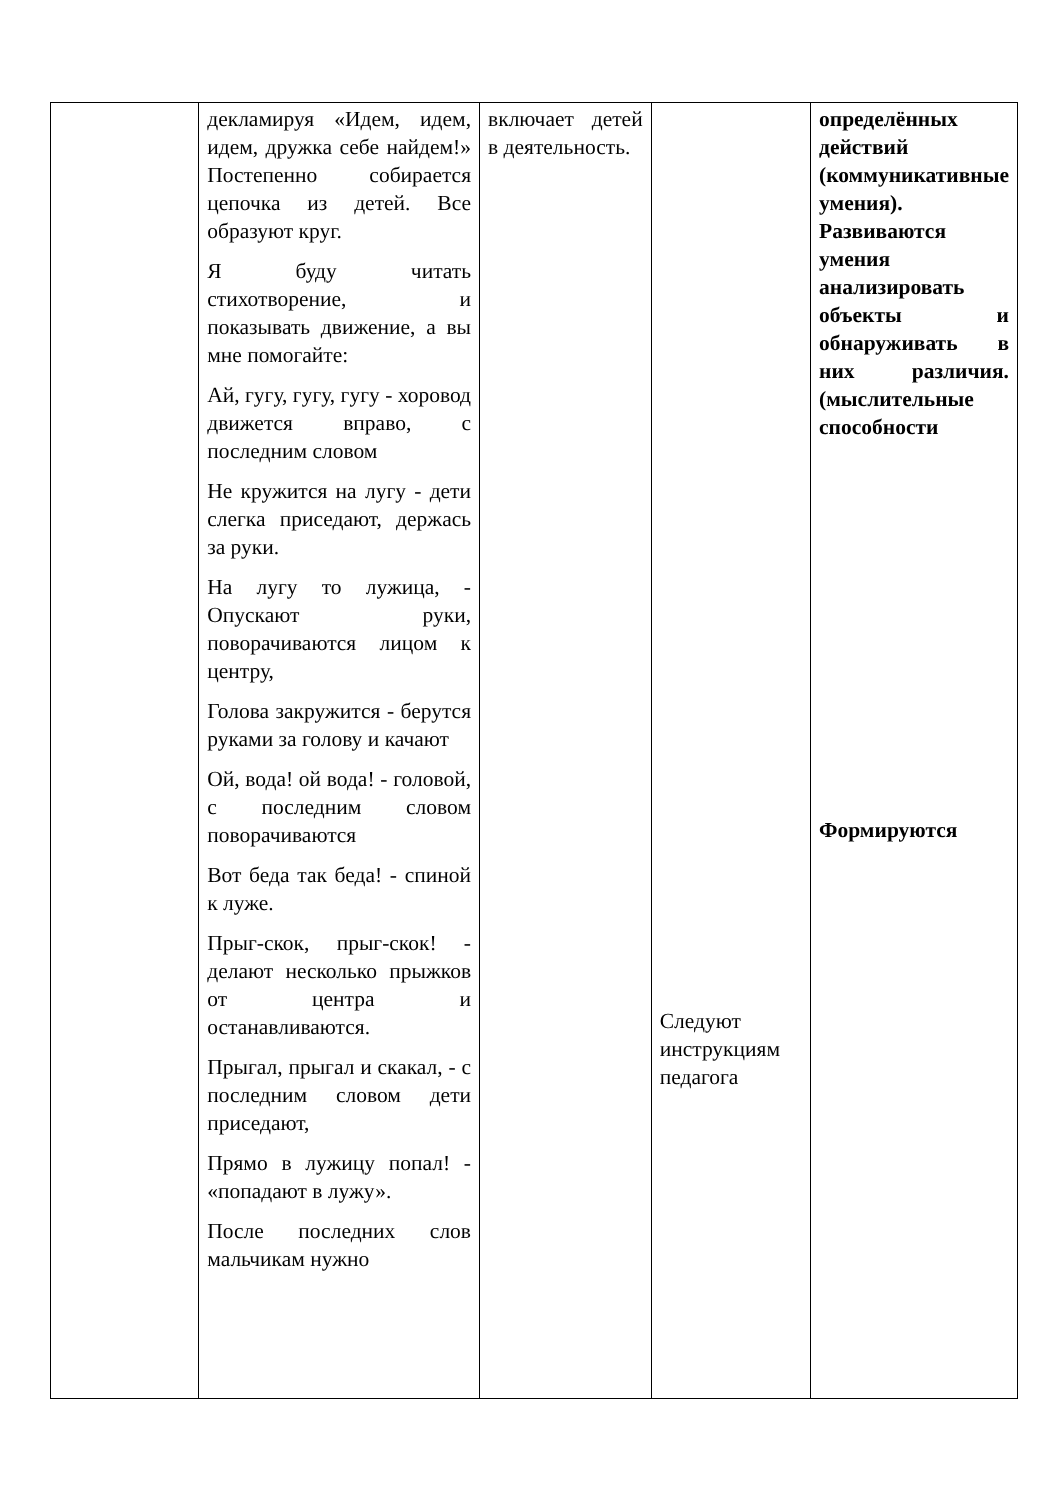| | декламируя «Идем, идем, идем, дружка себе найдем!» Постепенно собирается цепочка из детей. Все образуют круг. Я буду читать стихотворение, и показывать движение, а вы мне помогайте: Ай, гугу, гугу, гугу - хоровод движется вправо, с последним словом Не кружится на лугу - дети слегка приседают, держась за руки. На лугу то лужица, - Опускают руки, поворачиваются лицом к центру, Голова закружится - берутся руками за голову и качают Ой, вода! ой вода! - головой, с последним словом поворачиваются Вот беда так беда! - спиной к луже. Прыг-скок, прыг-скок! - делают несколько прыжков от центра и останавливаются. Прыгал, прыгал и скакал, - с последним словом дети приседают, Прямо в лужицу попал! - «попадают в лужу». После последних слов мальчикам нужно | включает детей в деятельность. | Следуют инструкциям педагога | определённых действий (коммуникативные умения). Развиваются умения анализировать объекты и обнаруживать в них различия. (мыслительные способности Формируются |